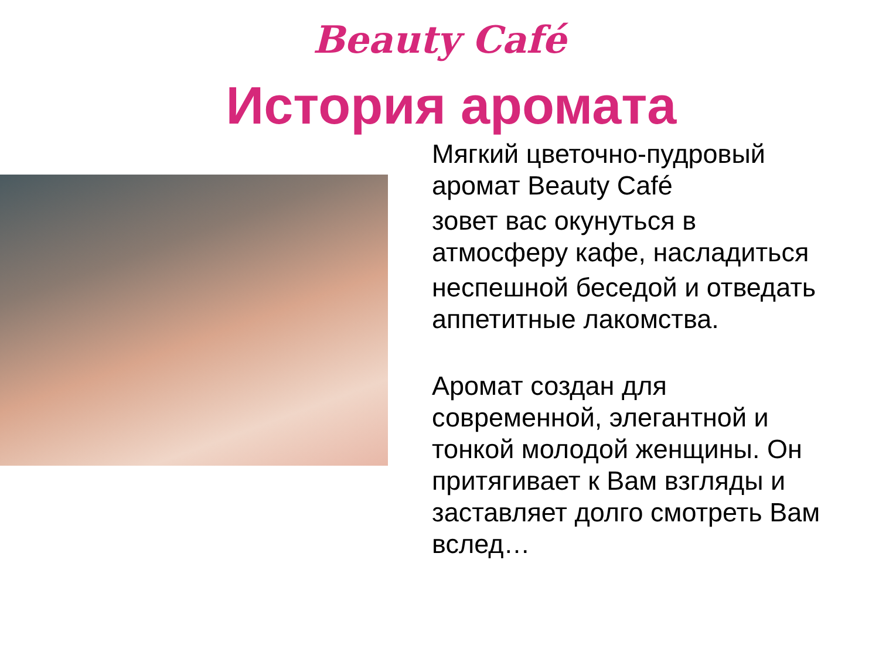Beauty Café
История аромата
Мягкий цветочно-пудровый
аромат Beauty Café
зовет вас окунуться в
атмосферу кафе, насладиться
неспешной беседой и отведать
аппетитные лакомства.
Аромат создан для
современной, элегантной и
тонкой молодой женщины. Он
притягивает к Вам взгляды и
заставляет долго смотреть Вам
вслед…